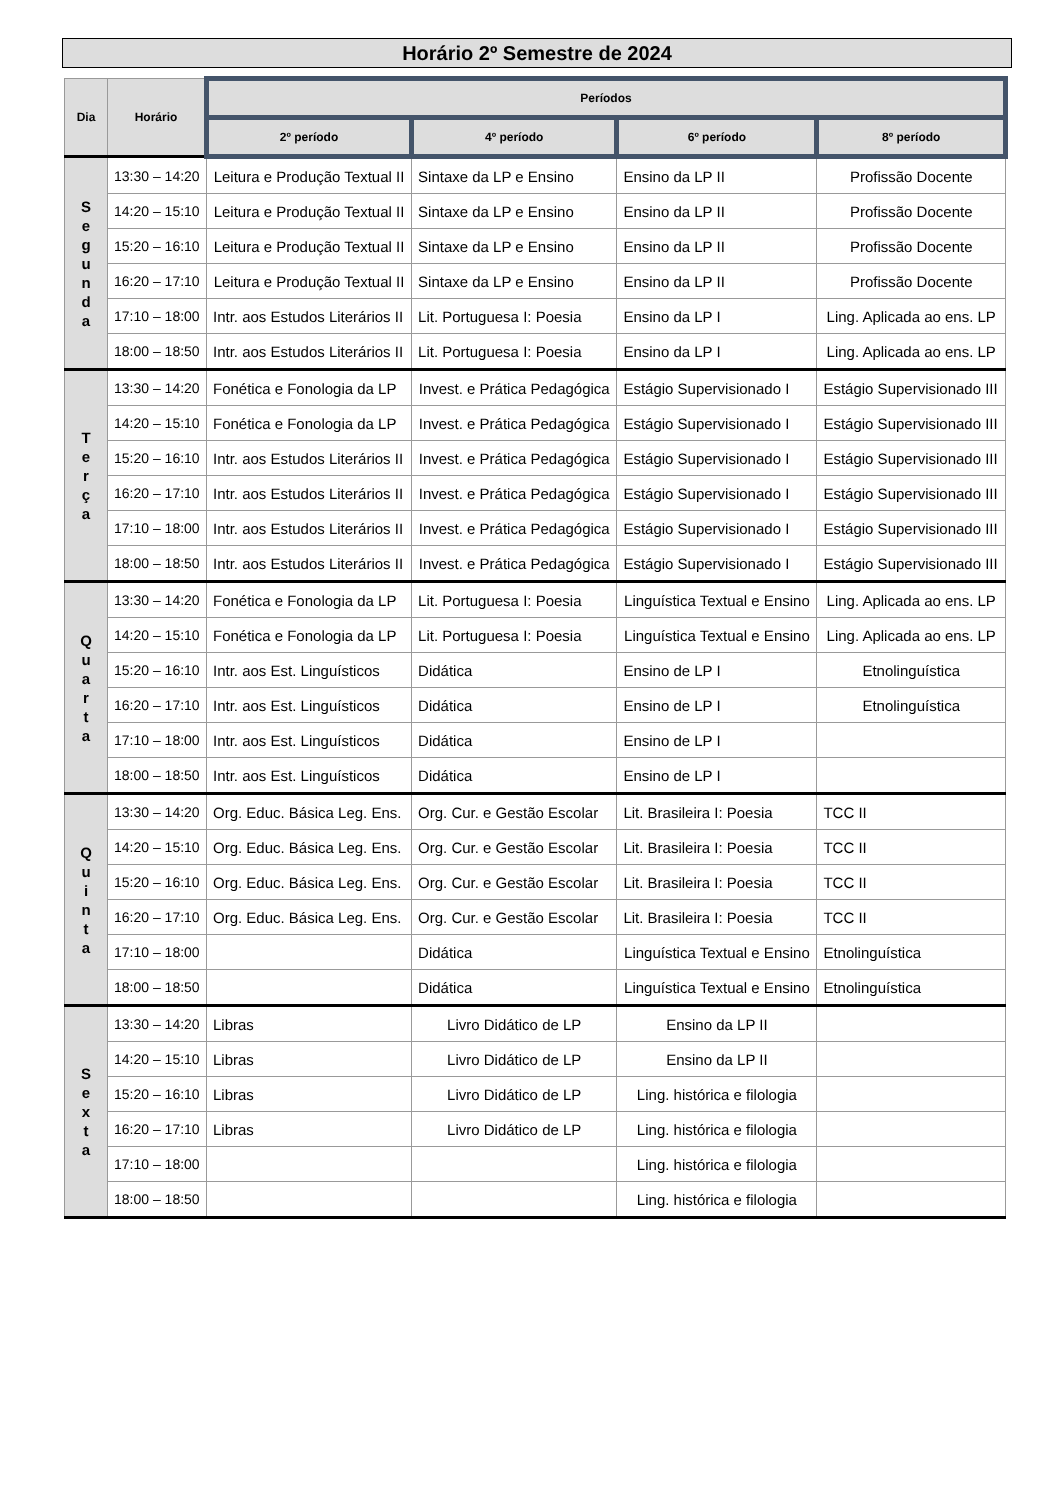Horário 2º Semestre de 2024
| Dia | Horário | Períodos | | | |
| --- | --- | --- | --- | --- | --- |
| | | 2º período | 4º período | 6º período | 8º período |
| S e g u n d a | 13:30 – 14:20 | Leitura e Produção Textual II | Sintaxe da LP e Ensino | Ensino da LP II | Profissão Docente |
| | 14:20 – 15:10 | Leitura e Produção Textual II | Sintaxe da LP e Ensino | Ensino da LP II | Profissão Docente |
| | 15:20 – 16:10 | Leitura e Produção Textual II | Sintaxe da LP e Ensino | Ensino da LP II | Profissão Docente |
| | 16:20 – 17:10 | Leitura e Produção Textual II | Sintaxe da LP e Ensino | Ensino da LP II | Profissão Docente |
| | 17:10 – 18:00 | Intr. aos Estudos Literários II | Lit. Portuguesa I: Poesia | Ensino da LP I | Ling. Aplicada ao ens. LP |
| | 18:00 – 18:50 | Intr. aos Estudos Literários II | Lit. Portuguesa I: Poesia | Ensino da LP I | Ling. Aplicada ao ens. LP |
| T e r ç a | 13:30 – 14:20 | Fonética e Fonologia da LP | Invest. e Prática Pedagógica | Estágio Supervisionado I | Estágio Supervisionado III |
| | 14:20 – 15:10 | Fonética e Fonologia da LP | Invest. e Prática Pedagógica | Estágio Supervisionado I | Estágio Supervisionado III |
| | 15:20 – 16:10 | Intr. aos Estudos Literários II | Invest. e Prática Pedagógica | Estágio Supervisionado I | Estágio Supervisionado III |
| | 16:20 – 17:10 | Intr. aos Estudos Literários II | Invest. e Prática Pedagógica | Estágio Supervisionado I | Estágio Supervisionado III |
| | 17:10 – 18:00 | Intr. aos Estudos Literários II | Invest. e Prática Pedagógica | Estágio Supervisionado I | Estágio Supervisionado III |
| | 18:00 – 18:50 | Intr. aos Estudos Literários II | Invest. e Prática Pedagógica | Estágio Supervisionado I | Estágio Supervisionado III |
| Q u a r t a | 13:30 – 14:20 | Fonética e Fonologia da LP | Lit. Portuguesa I: Poesia | Linguística Textual e Ensino | Ling. Aplicada ao ens. LP |
| | 14:20 – 15:10 | Fonética e Fonologia da LP | Lit. Portuguesa I: Poesia | Linguística Textual e Ensino | Ling. Aplicada ao ens. LP |
| | 15:20 – 16:10 | Intr. aos Est. Linguísticos | Didática | Ensino de LP I | Etnolinguística |
| | 16:20 – 17:10 | Intr. aos Est. Linguísticos | Didática | Ensino de LP I | Etnolinguística |
| | 17:10 – 18:00 | Intr. aos Est. Linguísticos | Didática | Ensino de LP I | |
| | 18:00 – 18:50 | Intr. aos Est. Linguísticos | Didática | Ensino de LP I | |
| Q u i n t a | 13:30 – 14:20 | Org. Educ. Básica Leg. Ens. | Org. Cur. e Gestão Escolar | Lit. Brasileira I: Poesia | TCC II |
| | 14:20 – 15:10 | Org. Educ. Básica Leg. Ens. | Org. Cur. e Gestão Escolar | Lit. Brasileira I: Poesia | TCC II |
| | 15:20 – 16:10 | Org. Educ. Básica Leg. Ens. | Org. Cur. e Gestão Escolar | Lit. Brasileira I: Poesia | TCC II |
| | 16:20 – 17:10 | Org. Educ. Básica Leg. Ens. | Org. Cur. e Gestão Escolar | Lit. Brasileira I: Poesia | TCC II |
| | 17:10 – 18:00 | | Didática | Linguística Textual e Ensino | Etnolinguística |
| | 18:00 – 18:50 | | Didática | Linguística Textual e Ensino | Etnolinguística |
| S e x t a | 13:30 – 14:20 | Libras | Livro Didático de LP | Ensino da LP II | |
| | 14:20 – 15:10 | Libras | Livro Didático de LP | Ensino da LP II | |
| | 15:20 – 16:10 | Libras | Livro Didático de LP | Ling. histórica e filologia | |
| | 16:20 – 17:10 | Libras | Livro Didático de LP | Ling. histórica e filologia | |
| | 17:10 – 18:00 | | | Ling. histórica e filologia | |
| | 18:00 – 18:50 | | | Ling. histórica e filologia | |